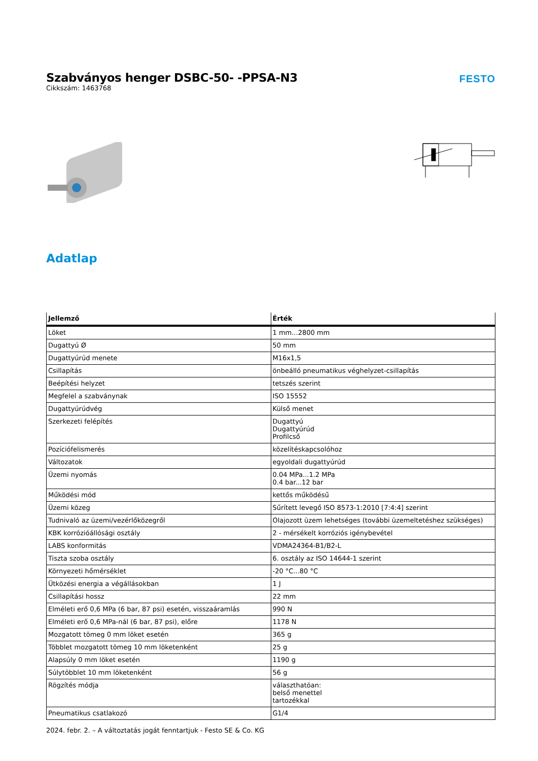Szabványos henger DSBC-50- -PPSA-N3
Cikkszám: 1463768
FESTO
Adatlap
| Jellemző | Érték |
| --- | --- |
| Löket | 1 mm...2800 mm |
| Dugattyú Ø | 50 mm |
| Dugattyúrúd menete | M16x1,5 |
| Csillapítás | önbeálló pneumatikus véghelyzet-csillapítás |
| Beépítési helyzet | tetszés szerint |
| Megfelel a szabványnak | ISO 15552 |
| Dugattyúrúdvég | Külső menet |
| Szerkezeti felépítés | Dugattyú Dugattyúrúd Profilcső |
| Pozíciófelismerés | közelítéskapcsolóhoz |
| Változatok | egyoldali dugattyúrúd |
| Üzemi nyomás | 0.04 MPa...1.2 MPa 0.4 bar...12 bar |
| Működési mód | kettős működésű |
| Üzemi közeg | Sűrített levegő ISO 8573-1:2010 [7:4:4] szerint |
| Tudnivaló az üzemi/vezérlőközegről | Olajozott üzem lehetséges (további üzemeltetéshez szükséges) |
| KBK korrózióállósági osztály | 2 - mérsékelt korróziós igénybevétel |
| LABS konformitás | VDMA24364-B1/B2-L |
| Tiszta szoba osztály | 6. osztály az ISO 14644-1 szerint |
| Környezeti hőmérséklet | -20 °C...80 °C |
| Ütközési energia a végállásokban | 1 J |
| Csillapítási hossz | 22 mm |
| Elméleti erő 0,6 MPa (6 bar, 87 psi) esetén, visszaáramlás | 990 N |
| Elméleti erő 0,6 MPa-nál (6 bar, 87 psi), előre | 1178 N |
| Mozgatott tömeg 0 mm löket esetén | 365 g |
| Többlet mozgatott tömeg 10 mm löketenként | 25 g |
| Alapsúly 0 mm löket esetén | 1190 g |
| Súlytöbblet 10 mm löketenként | 56 g |
| Rögzítés módja | választhatóan: belső menettel tartozékkal |
| Pneumatikus csatlakozó | G1/4 |
2024. febr. 2. – A változtatás jogát fenntartjuk - Festo SE & Co. KG